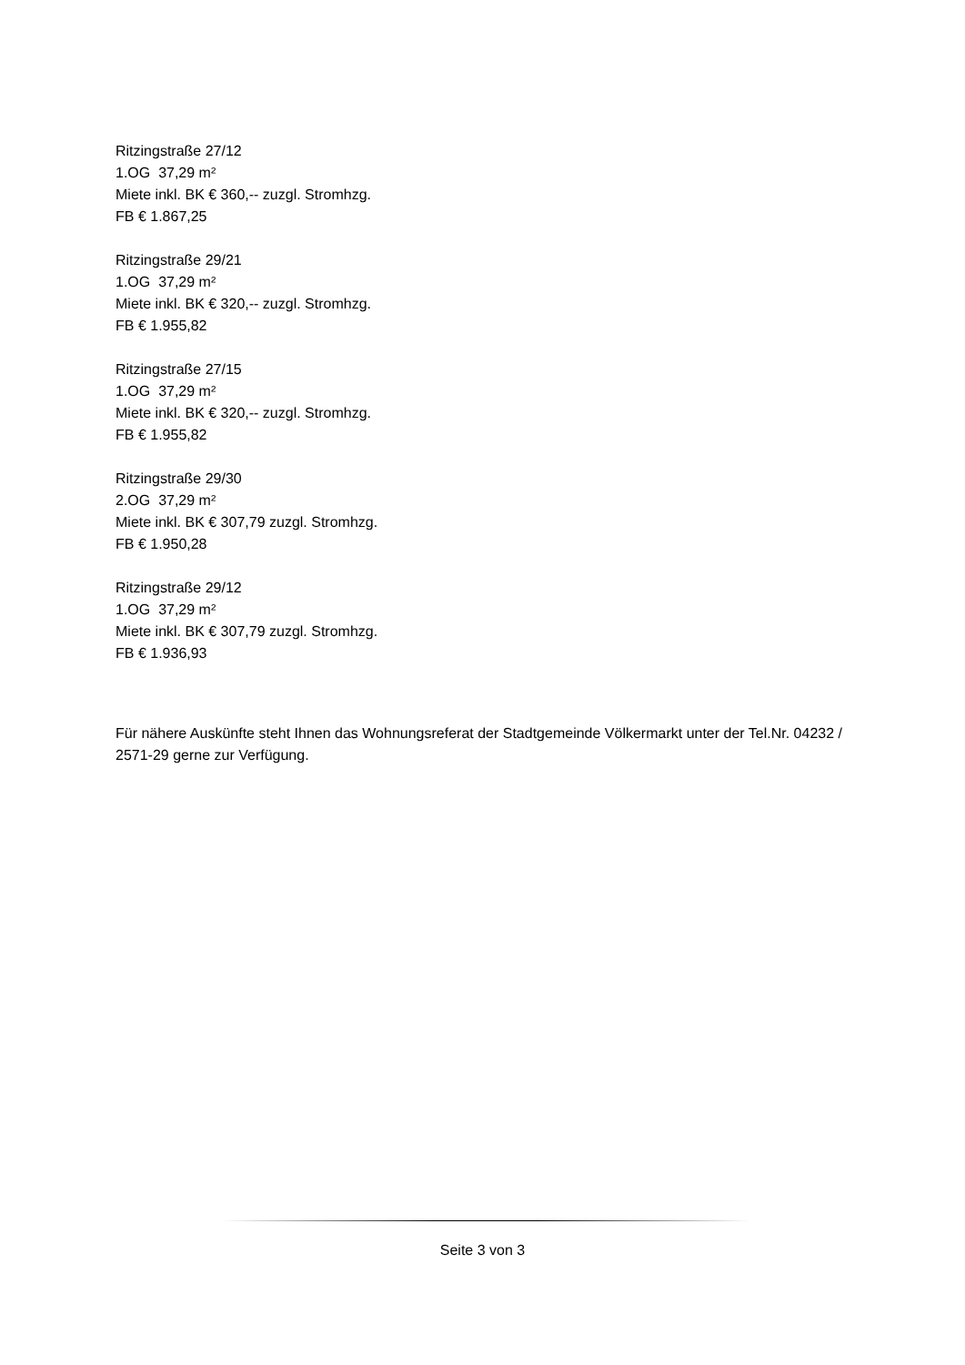Ritzingstraße 27/12
1.OG 37,29 m²
Miete inkl. BK € 360,-- zuzgl. Stromhzg.
FB € 1.867,25
Ritzingstraße 29/21
1.OG 37,29 m²
Miete inkl. BK € 320,-- zuzgl. Stromhzg.
FB € 1.955,82
Ritzingstraße 27/15
1.OG 37,29 m²
Miete inkl. BK € 320,-- zuzgl. Stromhzg.
FB € 1.955,82
Ritzingstraße 29/30
2.OG 37,29 m²
Miete inkl. BK € 307,79 zuzgl. Stromhzg.
FB € 1.950,28
Ritzingstraße 29/12
1.OG 37,29 m²
Miete inkl. BK € 307,79 zuzgl. Stromhzg.
FB € 1.936,93
Für nähere Auskünfte steht Ihnen das Wohnungsreferat der Stadtgemeinde Völkermarkt unter der Tel.Nr. 04232 / 2571-29 gerne zur Verfügung.
Seite 3 von 3